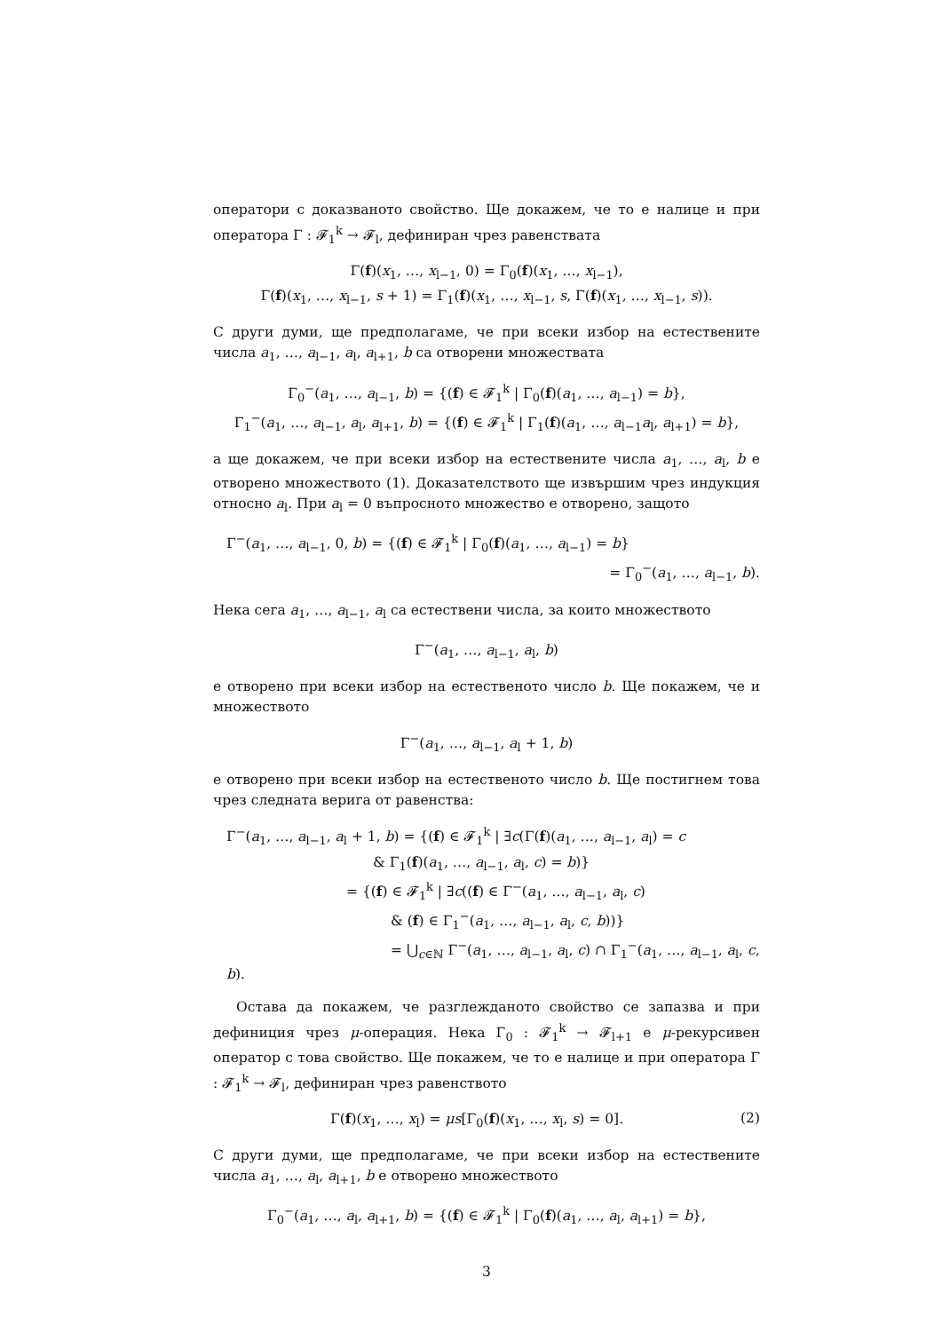оператори с доказваното свойство. Ще докажем, че то е налице и при оператора Γ : 𝓕<sub>1</sub><sup>k</sup> → 𝓕<sub>l</sub>, дефиниран чрез равенствата
Γ(f)(x<sub>1</sub>, …, x<sub>l−1</sub>, 0) = Γ<sub>0</sub>(f)(x<sub>1</sub>, …, x<sub>l−1</sub>),
Γ(f)(x<sub>1</sub>, …, x<sub>l−1</sub>, s + 1) = Γ<sub>1</sub>(f)(x<sub>1</sub>, …, x<sub>l−1</sub>, s, Γ(f)(x<sub>1</sub>, …, x<sub>l−1</sub>, s)).
С други думи, ще предполагаме, че при всеки избор на естествените числа a<sub>1</sub>, …, a<sub>l−1</sub>, a<sub>l</sub>, a<sub>l+1</sub>, b са отворени множествата
Γ<sub>0</sub><sup>−</sup>(a<sub>1</sub>, …, a<sub>l−1</sub>, b) = {(f) ∈ 𝓕<sub>1</sub><sup>k</sup> | Γ<sub>0</sub>(f)(a<sub>1</sub>, …, a<sub>l−1</sub>) = b},
Γ<sub>1</sub><sup>−</sup>(a<sub>1</sub>, …, a<sub>l−1</sub>, a<sub>l</sub>, a<sub>l+1</sub>, b) = {(f) ∈ 𝓕<sub>1</sub><sup>k</sup> | Γ<sub>1</sub>(f)(a<sub>1</sub>, …, a<sub>l−1</sub>a<sub>l</sub>, a<sub>l+1</sub>) = b},
а ще докажем, че при всеки избор на естествените числа a<sub>1</sub>, …, a<sub>l</sub>, b е отворено множеството (1). Доказателството ще извършим чрез индукция относно a<sub>l</sub>. При a<sub>l</sub> = 0 въпросното множество е отворено, защото
Γ<sup>−</sup>(a<sub>1</sub>, …, a<sub>l−1</sub>, 0, b) = {(f) ∈ 𝓕<sub>1</sub><sup>k</sup> | Γ<sub>0</sub>(f)(a<sub>1</sub>, …, a<sub>l−1</sub>) = b}
= Γ<sub>0</sub><sup>−</sup>(a<sub>1</sub>, …, a<sub>l−1</sub>, b).
Нека сега a<sub>1</sub>, …, a<sub>l−1</sub>, a<sub>l</sub> са естествени числа, за които множеството
Γ<sup>−</sup>(a<sub>1</sub>, …, a<sub>l−1</sub>, a<sub>l</sub>, b)
е отворено при всеки избор на естественото число b. Ще покажем, че и множеството
Γ<sup>−</sup>(a<sub>1</sub>, …, a<sub>l−1</sub>, a<sub>l</sub> + 1, b)
е отворено при всеки избор на естественото число b. Ще постигнем това чрез следната верига от равенства:
Γ<sup>−</sup>(a<sub>1</sub>, …, a<sub>l−1</sub>, a<sub>l</sub> + 1, b) = {(f) ∈ 𝓕<sub>1</sub><sup>k</sup> | ∃c(Γ(f)(a<sub>1</sub>, …, a<sub>l−1</sub>, a<sub>l</sub>) = c
& Γ<sub>1</sub>(f)(a<sub>1</sub>, …, a<sub>l−1</sub>, a<sub>l</sub>, c) = b)}
= {(f) ∈ 𝓕<sub>1</sub><sup>k</sup> | ∃c((f) ∈ Γ<sup>−</sup>(a<sub>1</sub>, …, a<sub>l−1</sub>, a<sub>l</sub>, c)
& (f) ∈ Γ<sub>1</sub><sup>−</sup>(a<sub>1</sub>, …, a<sub>l−1</sub>, a<sub>l</sub>, c, b))}
= ⋃<sub>c∈ℕ</sub> Γ<sup>−</sup>(a<sub>1</sub>, …, a<sub>l−1</sub>, a<sub>l</sub>, c) ∩ Γ<sub>1</sub><sup>−</sup>(a<sub>1</sub>, …, a<sub>l−1</sub>, a<sub>l</sub>, c, b).
Остава да покажем, че разглежданото свойство се запазва и при дефиниция чрез μ-операция. Нека Γ<sub>0</sub> : 𝓕<sub>1</sub><sup>k</sup> → 𝓕<sub>l+1</sub> е μ-рекурсивен оператор с това свойство. Ще покажем, че то е налице и при оператора Γ : 𝓕<sub>1</sub><sup>k</sup> → 𝓕<sub>l</sub>, дефиниран чрез равенството
Γ(f)(x<sub>1</sub>, …, x<sub>l</sub>) = μs[Γ<sub>0</sub>(f)(x<sub>1</sub>, …, x<sub>l</sub>, s) = 0]. (2)
С други думи, ще предполагаме, че при всеки избор на естествените числа a<sub>1</sub>, …, a<sub>l</sub>, a<sub>l+1</sub>, b е отворено множеството
Γ<sub>0</sub><sup>−</sup>(a<sub>1</sub>, …, a<sub>l</sub>, a<sub>l+1</sub>, b) = {(f) ∈ 𝓕<sub>1</sub><sup>k</sup> | Γ<sub>0</sub>(f)(a<sub>1</sub>, …, a<sub>l</sub>, a<sub>l+1</sub>) = b},
3